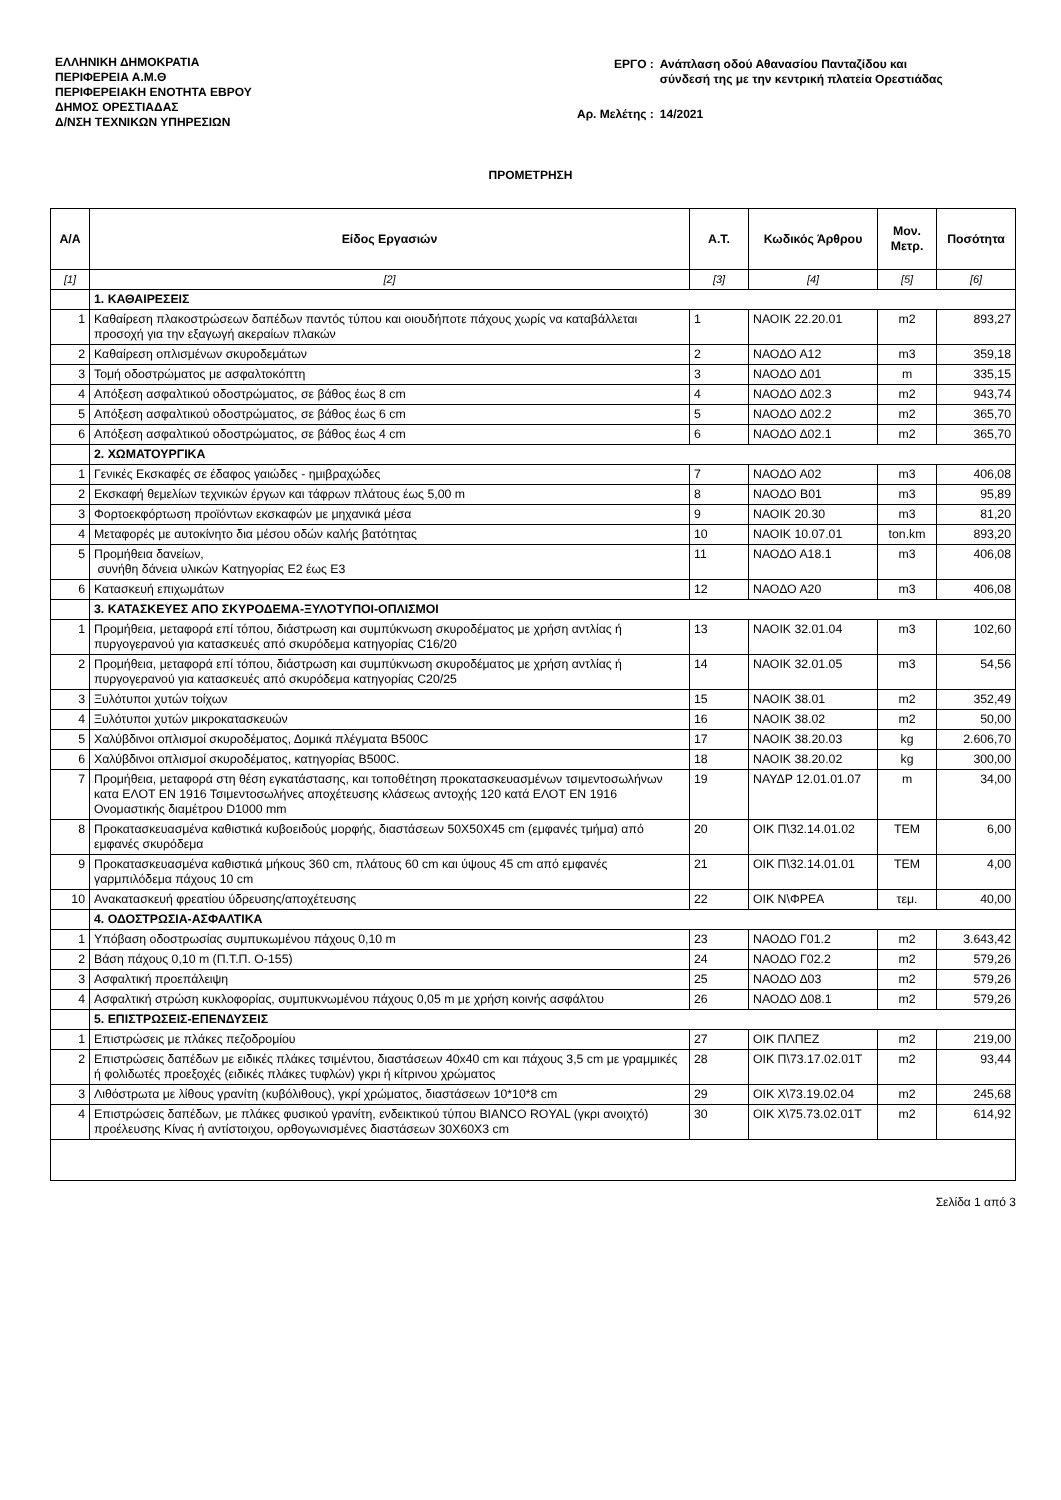ΕΛΛΗΝΙΚΗ ΔΗΜΟΚΡΑΤΙΑ
ΠΕΡΙΦΕΡΕΙΑ Α.Μ.Θ
ΠΕΡΙΦΕΡΕΙΑΚΗ ΕΝΟΤΗΤΑ ΕΒΡΟΥ
ΔΗΜΟΣ ΟΡΕΣΤΙΑΔΑΣ
Δ/ΝΣΗ ΤΕΧΝΙΚΩΝ ΥΠΗΡΕΣΙΩΝ
| ΕΡΓΟ : | Ανάπλαση οδού Αθανασίου Πανταζίδου και σύνδεσή της με την κεντρική πλατεία Ορεστιάδας |
| Αρ. Μελέτης : | 14/2021 |
ΠΡΟΜΕΤΡΗΣΗ
| Α/Α | Είδος Εργασιών | Α.Τ. | Κωδικός Άρθρου | Μον. Μετρ. | Ποσότητα |
| --- | --- | --- | --- | --- | --- |
| [1] | [2] | [3] | [4] | [5] | [6] |
| | 1. ΚΑΘΑΙΡΕΣΕΙΣ | | | | |
| 1 | Καθαίρεση πλακοστρώσεων δαπέδων παντός τύπου και οιουδήποτε πάχους χωρίς να καταβάλλεται προσοχή για την εξαγωγή ακεραίων πλακών | 1 | ΝΑΟΙΚ 22.20.01 | m2 | 893,27 |
| 2 | Καθαίρεση οπλισμένων σκυροδεμάτων | 2 | ΝΑΟΔΟ Α12 | m3 | 359,18 |
| 3 | Τομή οδοστρώματος με ασφαλτοκόπτη | 3 | ΝΑΟΔΟ Δ01 | m | 335,15 |
| 4 | Απόξεση ασφαλτικού οδοστρώματος, σε βάθος έως 8 cm | 4 | ΝΑΟΔΟ Δ02.3 | m2 | 943,74 |
| 5 | Απόξεση ασφαλτικού οδοστρώματος, σε βάθος έως 6 cm | 5 | ΝΑΟΔΟ Δ02.2 | m2 | 365,70 |
| 6 | Απόξεση ασφαλτικού οδοστρώματος, σε βάθος έως 4 cm | 6 | ΝΑΟΔΟ Δ02.1 | m2 | 365,70 |
| | 2. ΧΩΜΑΤΟΥΡΓΙΚΑ | | | | |
| 1 | Γενικές Εκσκαφές σε έδαφος γαιώδες - ημιβραχώδες | 7 | ΝΑΟΔΟ Α02 | m3 | 406,08 |
| 2 | Εκσκαφή θεμελίων τεχνικών έργων και τάφρων πλάτους έως 5,00 m | 8 | ΝΑΟΔΟ Β01 | m3 | 95,89 |
| 3 | Φορτοεκφόρτωση προϊόντων εκσκαφών με μηχανικά μέσα | 9 | ΝΑΟΙΚ 20.30 | m3 | 81,20 |
| 4 | Μεταφορές με αυτοκίνητο δια μέσου οδών καλής βατότητας | 10 | ΝΑΟΙΚ 10.07.01 | ton.km | 893,20 |
| 5 | Προμήθεια δανείων, συνήθη δάνεια υλικών Κατηγορίας Ε2 έως Ε3 | 11 | ΝΑΟΔΟ Α18.1 | m3 | 406,08 |
| 6 | Κατασκευή επιχωμάτων | 12 | ΝΑΟΔΟ Α20 | m3 | 406,08 |
| | 3. ΚΑΤΑΣΚΕΥΕΣ ΑΠΟ ΣΚΥΡΟΔΕΜΑ-ΞΥΛΟΤΥΠΟΙ-ΟΠΛΙΣΜΟΙ | | | | |
| 1 | Προμήθεια, μεταφορά επί τόπου, διάστρωση και συμπύκνωση σκυροδέματος με χρήση αντλίας ή πυργογερανού για κατασκευές από σκυρόδεμα κατηγορίας C16/20 | 13 | ΝΑΟΙΚ 32.01.04 | m3 | 102,60 |
| 2 | Προμήθεια, μεταφορά επί τόπου, διάστρωση και συμπύκνωση σκυροδέματος με χρήση αντλίας ή πυργογερανού για κατασκευές από σκυρόδεμα κατηγορίας C20/25 | 14 | ΝΑΟΙΚ 32.01.05 | m3 | 54,56 |
| 3 | Ξυλότυποι χυτών τοίχων | 15 | ΝΑΟΙΚ 38.01 | m2 | 352,49 |
| 4 | Ξυλότυποι χυτών μικροκατασκευών | 16 | ΝΑΟΙΚ 38.02 | m2 | 50,00 |
| 5 | Χαλύβδινοι οπλισμοί σκυροδέματος, Δομικά πλέγματα B500C | 17 | ΝΑΟΙΚ 38.20.03 | kg | 2.606,70 |
| 6 | Χαλύβδινοι οπλισμοί σκυροδέματος, κατηγορίας B500C. | 18 | ΝΑΟΙΚ 38.20.02 | kg | 300,00 |
| 7 | Προμήθεια, μεταφορά στη θέση εγκατάστασης, και τοποθέτηση προκατασκευασμένων τσιμεντοσωλήνων κατα ΕΛΟΤ ΕΝ 1916 Τσιμεντοσωλήνες αποχέτευσης κλάσεως αντοχής 120 κατά ΕΛΟΤ ΕΝ 1916 Ονομαστικής διαμέτρου D1000 mm | 19 | ΝΑΥΔΡ 12.01.01.07 | m | 34,00 |
| 8 | Προκατασκευασμένα καθιστικά κυβοειδούς μορφής, διαστάσεων 50Χ50Χ45 cm (εμφανές τμήμα) από εμφανές σκυρόδεμα | 20 | ΟΙΚ Π\32.14.01.02 | TEM | 6,00 |
| 9 | Προκατασκευασμένα καθιστικά μήκους 360 cm, πλάτους 60 cm και ύψους 45 cm από εμφανές γαρμπιλόδεμα πάχους 10 cm | 21 | ΟΙΚ Π\32.14.01.01 | TEM | 4,00 |
| 10 | Ανακατασκευή φρεατίου ύδρευσης/αποχέτευσης | 22 | ΟΙΚ Ν\ΦΡΕΑ | τεμ. | 40,00 |
| | 4. ΟΔΟΣΤΡΩΣΙΑ-ΑΣΦΑΛΤΙΚΑ | | | | |
| 1 | Υπόβαση οδοστρωσίας συμπυκωμένου πάχους 0,10 m | 23 | ΝΑΟΔΟ Γ01.2 | m2 | 3.643,42 |
| 2 | Βάση πάχους 0,10 m (Π.Τ.Π. Ο-155) | 24 | ΝΑΟΔΟ Γ02.2 | m2 | 579,26 |
| 3 | Ασφαλτική προεπάλειψη | 25 | ΝΑΟΔΟ Δ03 | m2 | 579,26 |
| 4 | Ασφαλτική στρώση κυκλοφορίας, συμπυκνωμένου πάχους 0,05 m με χρήση κοινής ασφάλτου | 26 | ΝΑΟΔΟ Δ08.1 | m2 | 579,26 |
| | 5. ΕΠΙΣΤΡΩΣΕΙΣ-ΕΠΕΝΔΥΣΕΙΣ | | | | |
| 1 | Επιστρώσεις με πλάκες πεζοδρομίου | 27 | ΟΙΚ ΠΛΠΕΖ | m2 | 219,00 |
| 2 | Επιστρώσεις δαπέδων με ειδικές πλάκες τσιμέντου, διαστάσεων 40x40 cm και πάχους 3,5 cm με γραμμικές ή φολιδωτές προεξοχές (ειδικές πλάκες τυφλών) γκρι ή κίτρινου χρώματος | 28 | ΟΙΚ Π\73.17.02.01Τ | m2 | 93,44 |
| 3 | Λιθόστρωτα με λίθους γρανίτη (κυβόλιθους), γκρί χρώματος, διαστάσεων 10*10*8 cm | 29 | ΟΙΚ Χ\73.19.02.04 | m2 | 245,68 |
| 4 | Επιστρώσεις δαπέδων, με πλάκες φυσικού γρανίτη, ενδεικτικού τύπου BIANCO ROYAL (γκρι ανοιχτό) προέλευσης Κίνας ή αντίστοιχου, ορθογωνισμένες διαστάσεων 30Χ60Χ3 cm | 30 | ΟΙΚ Χ\75.73.02.01Τ | m2 | 614,92 |
Σελίδα 1 από 3